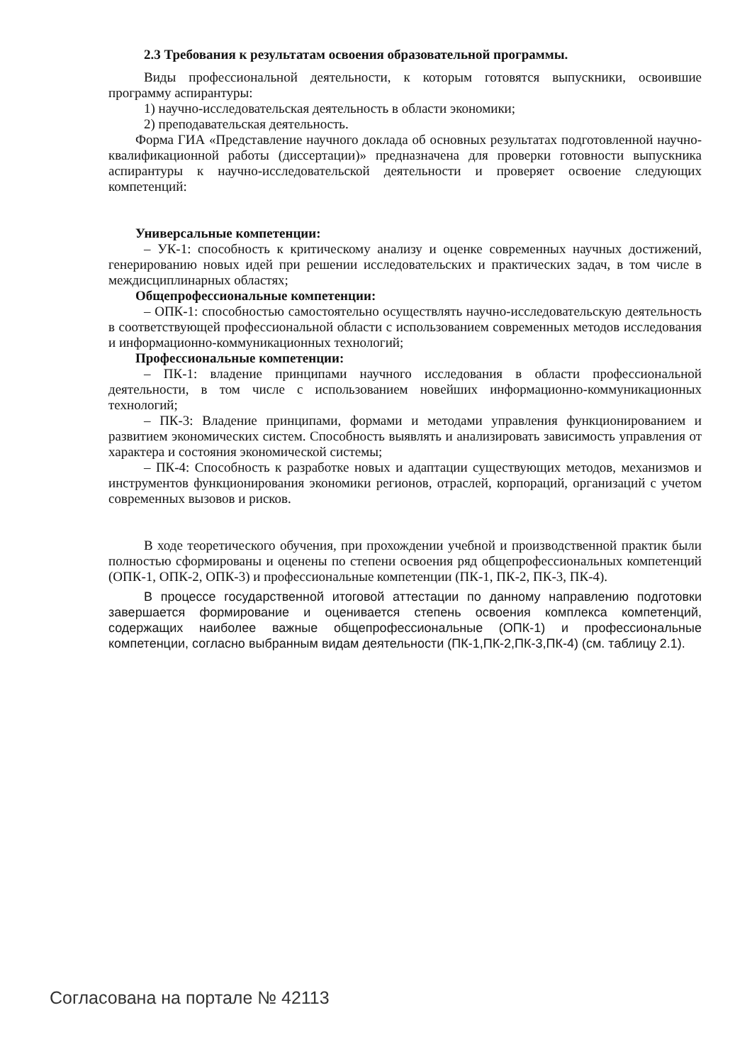2.3 Требования к результатам освоения образовательной программы.
Виды профессиональной деятельности, к которым готовятся выпускники, освоившие программу аспирантуры:
1) научно-исследовательская деятельность в области экономики;
2) преподавательская деятельность.
Форма ГИА «Представление научного доклада об основных результатах подготовленной научно-квалификационной работы (диссертации)» предназначена для проверки готовности выпускника аспирантуры к научно-исследовательской деятельности и проверяет освоение следующих компетенций:
Универсальные компетенции:
– УК-1: способность к критическому анализу и оценке современных научных достижений, генерированию новых идей при решении исследовательских и практических задач, в том числе в междисциплинарных областях;
Общепрофессиональные компетенции:
– ОПК-1: способностью самостоятельно осуществлять научно-исследовательскую деятельность в соответствующей профессиональной области с использованием современных методов исследования и информационно-коммуникационных технологий;
Профессиональные компетенции:
– ПК-1: владение принципами научного исследования в области профессиональной деятельности, в том числе с использованием новейших информационно-коммуникационных технологий;
– ПК-3: Владение принципами, формами и методами управления функционированием и развитием экономических систем. Способность выявлять и анализировать зависимость управления от характера и состояния экономической системы;
– ПК-4: Способность к разработке новых и адаптации существующих методов, механизмов и инструментов функционирования экономики регионов, отраслей, корпораций, организаций с учетом современных вызовов и рисков.
В ходе теоретического обучения, при прохождении учебной и производственной практик были полностью сформированы и оценены по степени освоения ряд общепрофессиональных компетенций (ОПК-1, ОПК-2, ОПК-3) и профессиональные компетенции (ПК-1, ПК-2, ПК-3, ПК-4).
В процессе государственной итоговой аттестации по данному направлению подготовки завершается формирование и оценивается степень освоения комплекса компетенций, содержащих наиболее важные общепрофессиональные (ОПК-1) и профессиональные компетенции, согласно выбранным видам деятельности (ПК-1,ПК-2,ПК-3,ПК-4) (см. таблицу 2.1).
Согласована на портале № 42113